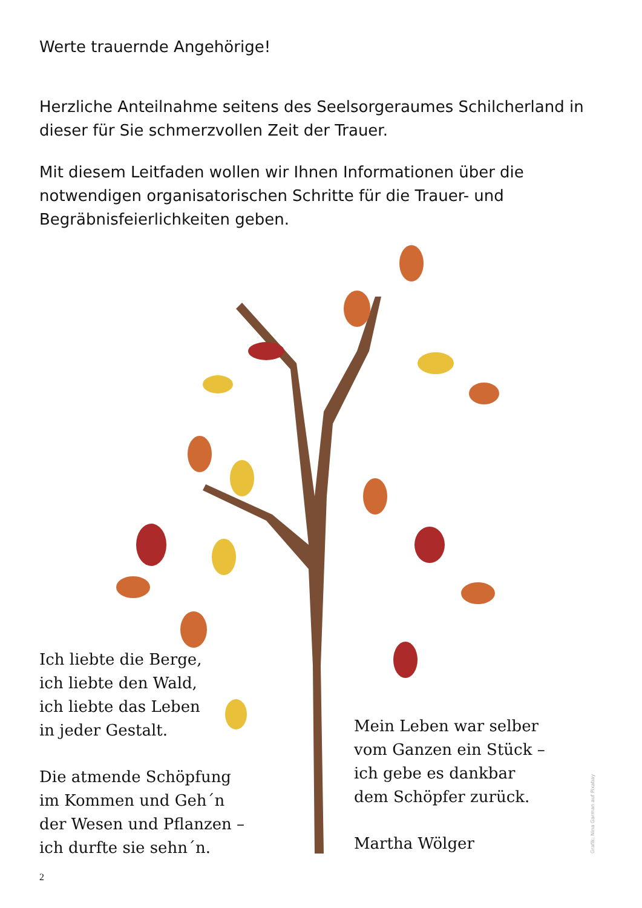Werte trauernde Angehörige!
Herzliche Anteilnahme seitens des Seelsorgeraumes Schilcherland in dieser für Sie schmerzvollen Zeit der Trauer.
Mit diesem Leitfaden wollen wir Ihnen Informationen über die notwendigen organisatorischen Schritte für die Trauer- und Begräbnisfeierlichkeiten geben.
Ich liebte die Berge,
ich liebte den Wald,
ich liebte das Leben
in jeder Gestalt.
Die atmende Schöpfung
im Kommen und Geh´n
der Wesen und Pflanzen –
ich durfte sie sehn´n.
Mein Leben war selber
vom Ganzen ein Stück –
ich gebe es dankbar
dem Schöpfer zurück.
Martha Wölger
Grafik: Nina Garman auf Pixabay
2